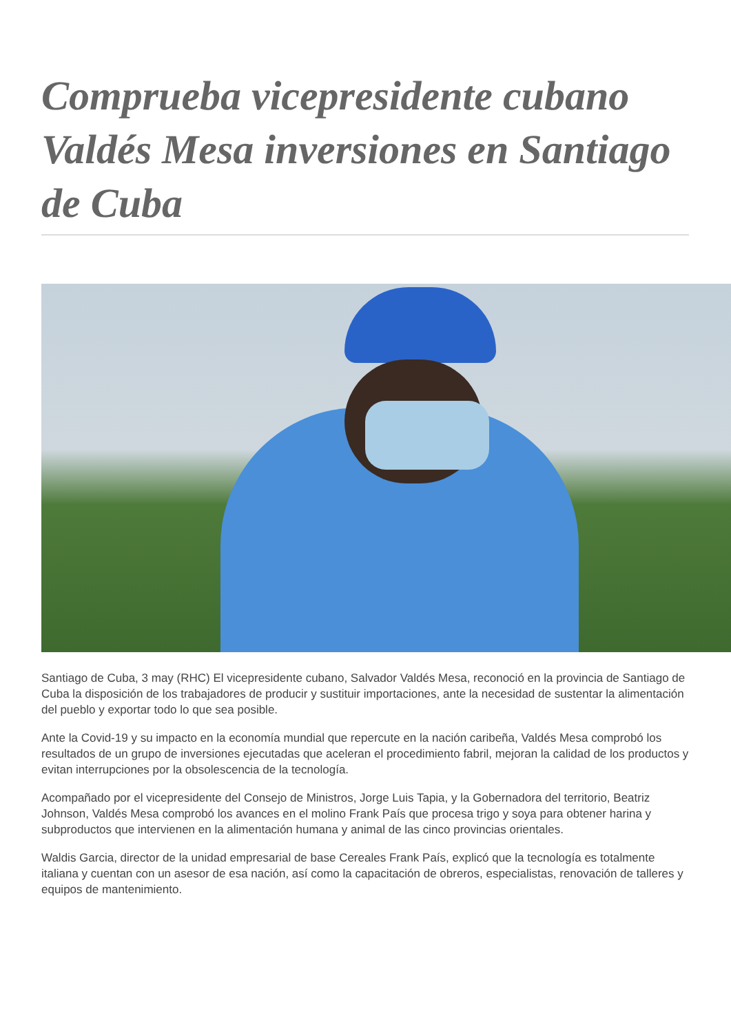Comprueba vicepresidente cubano Valdés Mesa inversiones en Santiago de Cuba
Santiago de Cuba, 3 may (RHC) El vicepresidente cubano, Salvador Valdés Mesa, reconoció en la provincia de Santiago de Cuba la disposición de los trabajadores de producir y sustituir importaciones, ante la necesidad de sustentar la alimentación del pueblo y exportar todo lo que sea posible.
Ante la Covid-19 y su impacto en la economía mundial que repercute en la nación caribeña, Valdés Mesa comprobó los resultados de un grupo de inversiones ejecutadas que aceleran el procedimiento fabril, mejoran la calidad de los productos y evitan interrupciones por la obsolescencia de la tecnología.
Acompañado por el vicepresidente del Consejo de Ministros, Jorge Luis Tapia, y la Gobernadora del territorio, Beatriz Johnson, Valdés Mesa comprobó los avances en el molino Frank País que procesa trigo y soya para obtener harina y subproductos que intervienen en la alimentación humana y animal de las cinco provincias orientales.
Waldis Garcia, director de la unidad empresarial de base Cereales Frank País, explicó que la tecnología es totalmente italiana y cuentan con un asesor de esa nación, así como la capacitación de obreros, especialistas, renovación de talleres y equipos de mantenimiento.